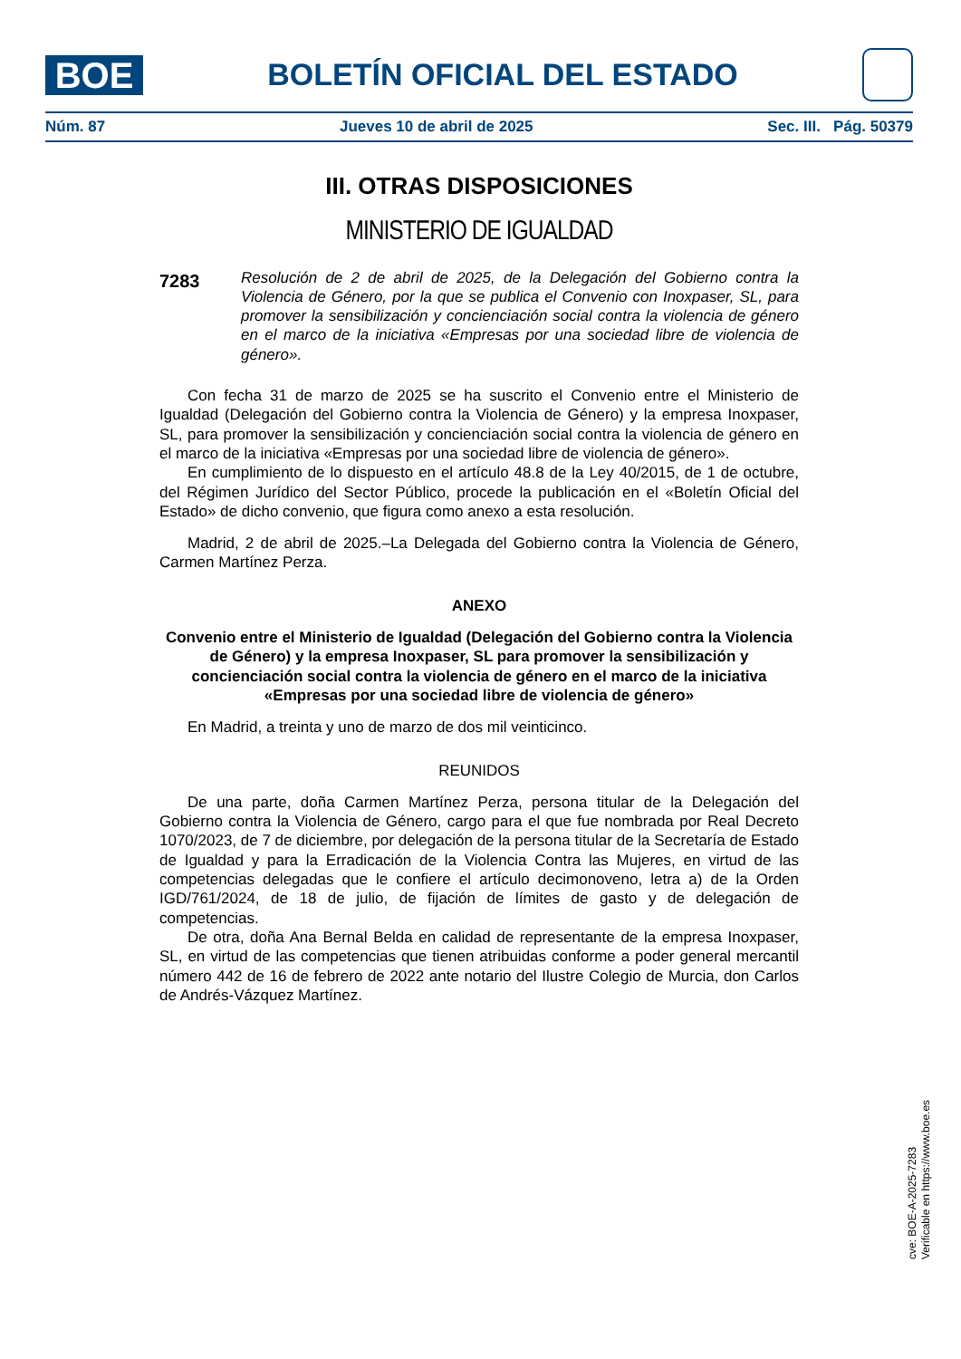BOE
BOLETÍN OFICIAL DEL ESTADO
Núm. 87 Jueves 10 de abril de 2025 Sec. III. Pág. 50379
III. OTRAS DISPOSICIONES
MINISTERIO DE IGUALDAD
7283
Resolución de 2 de abril de 2025, de la Delegación del Gobierno contra la Violencia de Género, por la que se publica el Convenio con Inoxpaser, SL, para promover la sensibilización y concienciación social contra la violencia de género en el marco de la iniciativa «Empresas por una sociedad libre de violencia de género».
Con fecha 31 de marzo de 2025 se ha suscrito el Convenio entre el Ministerio de Igualdad (Delegación del Gobierno contra la Violencia de Género) y la empresa Inoxpaser, SL, para promover la sensibilización y concienciación social contra la violencia de género en el marco de la iniciativa «Empresas por una sociedad libre de violencia de género».
En cumplimiento de lo dispuesto en el artículo 48.8 de la Ley 40/2015, de 1 de octubre, del Régimen Jurídico del Sector Público, procede la publicación en el «Boletín Oficial del Estado» de dicho convenio, que figura como anexo a esta resolución.
Madrid, 2 de abril de 2025.–La Delegada del Gobierno contra la Violencia de Género, Carmen Martínez Perza.
ANEXO
Convenio entre el Ministerio de Igualdad (Delegación del Gobierno contra la Violencia de Género) y la empresa Inoxpaser, SL para promover la sensibilización y concienciación social contra la violencia de género en el marco de la iniciativa «Empresas por una sociedad libre de violencia de género»
En Madrid, a treinta y uno de marzo de dos mil veinticinco.
REUNIDOS
De una parte, doña Carmen Martínez Perza, persona titular de la Delegación del Gobierno contra la Violencia de Género, cargo para el que fue nombrada por Real Decreto 1070/2023, de 7 de diciembre, por delegación de la persona titular de la Secretaría de Estado de Igualdad y para la Erradicación de la Violencia Contra las Mujeres, en virtud de las competencias delegadas que le confiere el artículo decimonoveno, letra a) de la Orden IGD/761/2024, de 18 de julio, de fijación de límites de gasto y de delegación de competencias.
De otra, doña Ana Bernal Belda en calidad de representante de la empresa Inoxpaser, SL, en virtud de las competencias que tienen atribuidas conforme a poder general mercantil número 442 de 16 de febrero de 2022 ante notario del Ilustre Colegio de Murcia, don Carlos de Andrés-Vázquez Martínez.
cve: BOE-A-2025-7283
Verificable en https://www.boe.es